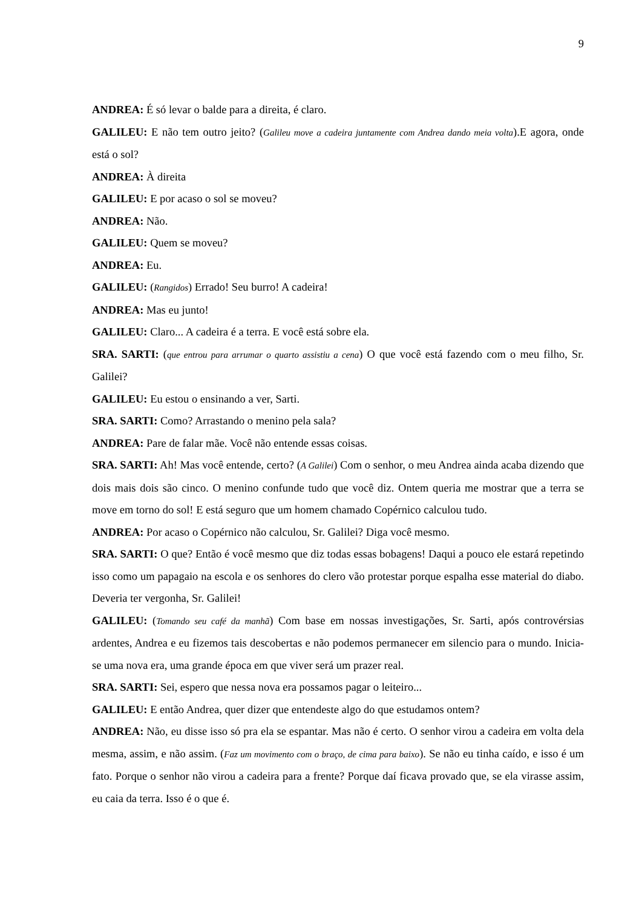9
ANDREA: É só levar o balde para a direita, é claro.
GALILEU: E não tem outro jeito? (Galileu move a cadeira juntamente com Andrea dando meia volta).E agora, onde está o sol?
ANDREA: À direita
GALILEU: E por acaso o sol se moveu?
ANDREA: Não.
GALILEU: Quem se moveu?
ANDREA: Eu.
GALILEU: (Rangidos) Errado! Seu burro! A cadeira!
ANDREA: Mas eu junto!
GALILEU: Claro... A cadeira é a terra. E você está sobre ela.
SRA. SARTI: (que entrou para arrumar o quarto assistiu a cena) O que você está fazendo com o meu filho, Sr. Galilei?
GALILEU: Eu estou o ensinando a ver, Sarti.
SRA. SARTI: Como? Arrastando o menino pela sala?
ANDREA: Pare de falar mãe. Você não entende essas coisas.
SRA. SARTI: Ah! Mas você entende, certo? (A Galilei) Com o senhor, o meu Andrea ainda acaba dizendo que dois mais dois são cinco. O menino confunde tudo que você diz. Ontem queria me mostrar que a terra se move em torno do sol! E está seguro que um homem chamado Copérnico calculou tudo.
ANDREA: Por acaso o Copérnico não calculou, Sr. Galilei? Diga você mesmo.
SRA. SARTI: O que? Então é você mesmo que diz todas essas bobagens! Daqui a pouco ele estará repetindo isso como um papagaio na escola e os senhores do clero vão protestar porque espalha esse material do diabo. Deveria ter vergonha, Sr. Galilei!
GALILEU: (Tomando seu café da manhã) Com base em nossas investigações, Sr. Sarti, após controvérsias ardentes, Andrea e eu fizemos tais descobertas e não podemos permanecer em silencio para o mundo. Inicia-se uma nova era, uma grande época em que viver será um prazer real.
SRA. SARTI: Sei, espero que nessa nova era possamos pagar o leiteiro...
GALILEU: E então Andrea, quer dizer que entendeste algo do que estudamos ontem?
ANDREA: Não, eu disse isso só pra ela se espantar. Mas não é certo. O senhor virou a cadeira em volta dela mesma, assim, e não assim. (Faz um movimento com o braço, de cima para baixo). Se não eu tinha caído, e isso é um fato. Porque o senhor não virou a cadeira para a frente? Porque daí ficava provado que, se ela virasse assim, eu caia da terra. Isso é o que é.